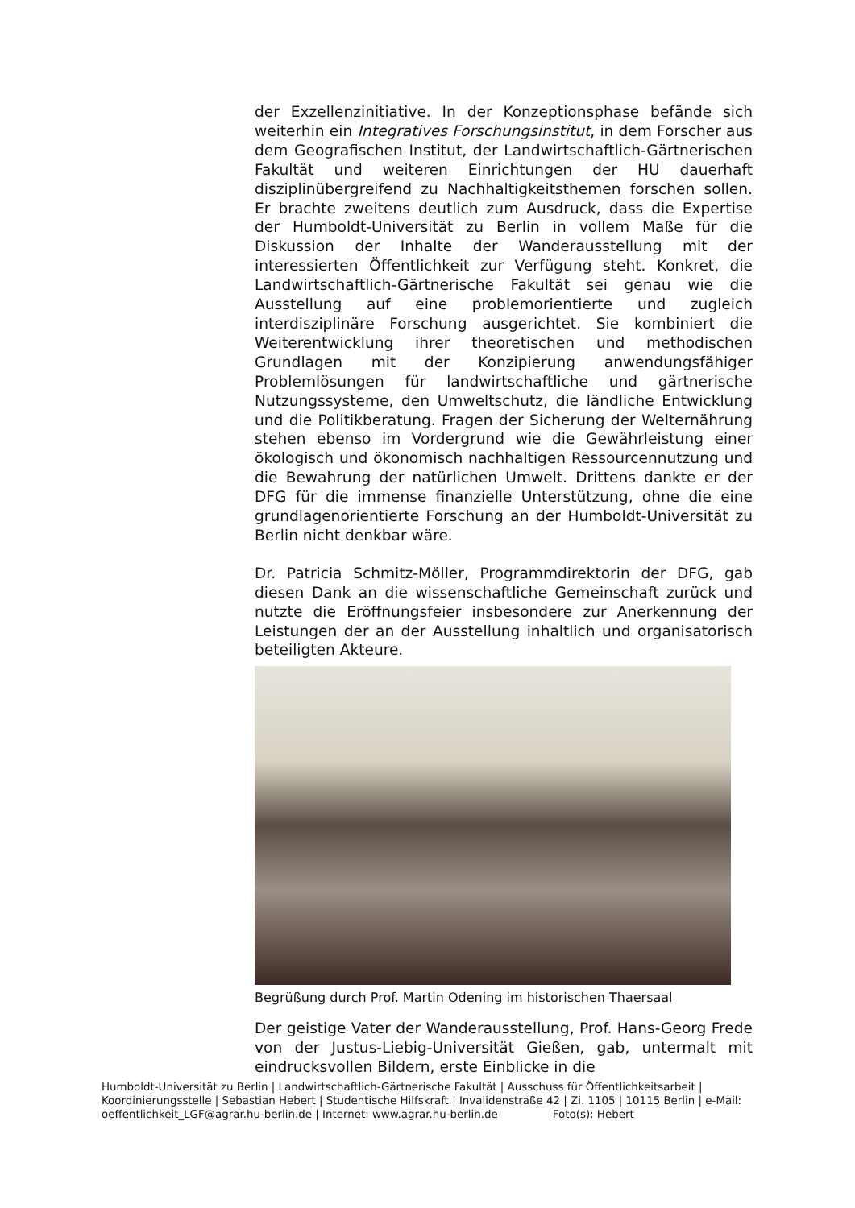der Exzellenzinitiative. In der Konzeptionsphase befände sich weiterhin ein Integratives Forschungsinstitut, in dem Forscher aus dem Geografischen Institut, der Landwirtschaftlich-Gärtnerischen Fakultät und weiteren Einrichtungen der HU dauerhaft disziplinübergreifend zu Nachhaltigkeitsthemen forschen sollen. Er brachte zweitens deutlich zum Ausdruck, dass die Expertise der Humboldt-Universität zu Berlin in vollem Maße für die Diskussion der Inhalte der Wanderausstellung mit der interessierten Öffentlichkeit zur Verfügung steht. Konkret, die Landwirtschaftlich-Gärtnerische Fakultät sei genau wie die Ausstellung auf eine problemorientierte und zugleich interdisziplinäre Forschung ausgerichtet. Sie kombiniert die Weiterentwicklung ihrer theoretischen und methodischen Grundlagen mit der Konzipierung anwendungsfähiger Problemlösungen für landwirtschaftliche und gärtnerische Nutzungssysteme, den Umweltschutz, die ländliche Entwicklung und die Politikberatung. Fragen der Sicherung der Welternährung stehen ebenso im Vordergrund wie die Gewährleistung einer ökologisch und ökonomisch nachhaltigen Ressourcennutzung und die Bewahrung der natürlichen Umwelt. Drittens dankte er der DFG für die immense finanzielle Unterstützung, ohne die eine grundlagenorientierte Forschung an der Humboldt-Universität zu Berlin nicht denkbar wäre.
Dr. Patricia Schmitz-Möller, Programmdirektorin der DFG, gab diesen Dank an die wissenschaftliche Gemeinschaft zurück und nutzte die Eröffnungsfeier insbesondere zur Anerkennung der Leistungen der an der Ausstellung inhaltlich und organisatorisch beteiligten Akteure.
Begrüßung durch Prof. Martin Odening im historischen Thaersaal
Der geistige Vater der Wanderausstellung, Prof. Hans-Georg Frede von der Justus-Liebig-Universität Gießen, gab, untermalt mit eindrucksvollen Bildern, erste Einblicke in die
Humboldt-Universität zu Berlin | Landwirtschaftlich-Gärtnerische Fakultät | Ausschuss für Öffentlichkeitsarbeit | Koordinierungsstelle | Sebastian Hebert | Studentische Hilfskraft | Invalidenstraße 42 | Zi. 1105 | 10115 Berlin | e-Mail: oeffentlichkeit_LGF@agrar.hu-berlin.de | Internet: www.agrar.hu-berlin.de Foto(s): Hebert